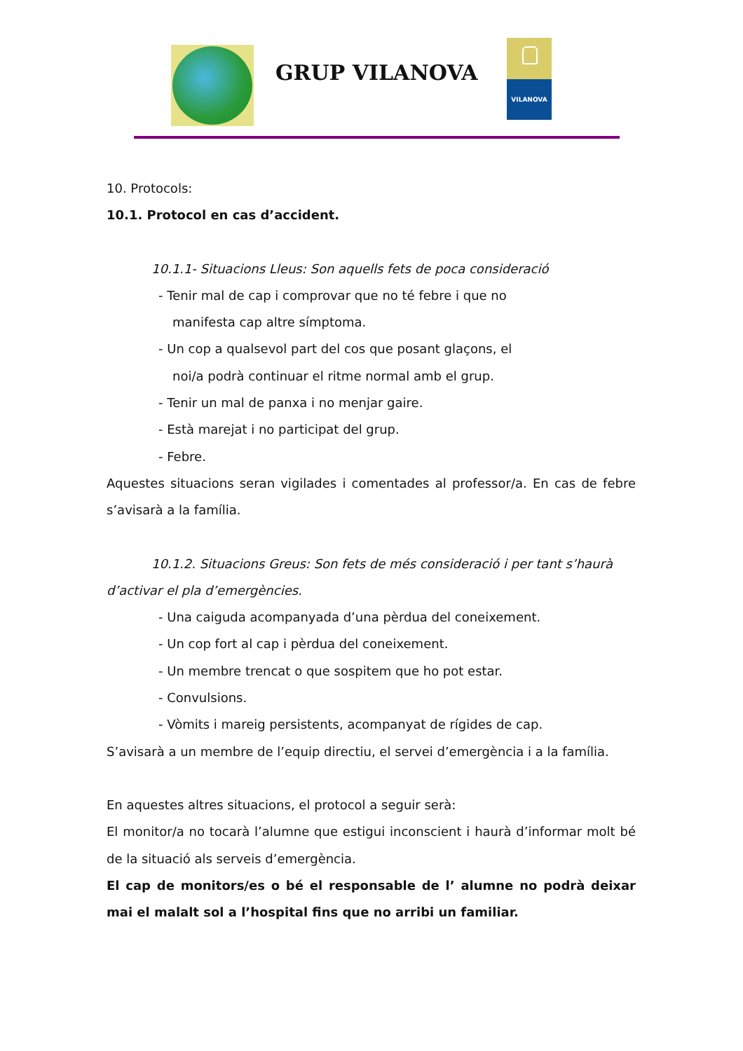GRUP VILANOVA
VILANOVA
10. Protocols:
10.1. Protocol en cas d’accident.
10.1.1- Situacions Lleus: Son aquells fets de poca consideració
- Tenir mal de cap i comprovar que no té febre i que no
manifesta cap altre símptoma.
- Un cop a qualsevol part del cos que posant glaçons, el
noi/a podrà continuar el ritme normal amb el grup.
- Tenir un mal de panxa i no menjar gaire.
- Està marejat i no participat del grup.
- Febre.
Aquestes situacions seran vigilades i comentades al professor/a. En cas de febre s’avisarà a la família.
10.1.2. Situacions Greus: Son fets de més consideració i per tant s’haurà d’activar el pla d’emergències.
- Una caiguda acompanyada d’una pèrdua del coneixement.
- Un cop fort al cap i pèrdua del coneixement.
- Un membre trencat o que sospitem que ho pot estar.
- Convulsions.
- Vòmits i mareig persistents, acompanyat de rígides de cap.
S’avisarà a un membre de l’equip directiu, el servei d’emergència i a la família.
En aquestes altres situacions, el protocol a seguir serà:
El monitor/a no tocarà l’alumne que estigui inconscient i haurà d’informar molt bé de la situació als serveis d’emergència.
El cap de monitors/es o bé el responsable de l’ alumne no podrà deixar mai el malalt sol a l’hospital fins que no arribi un familiar.